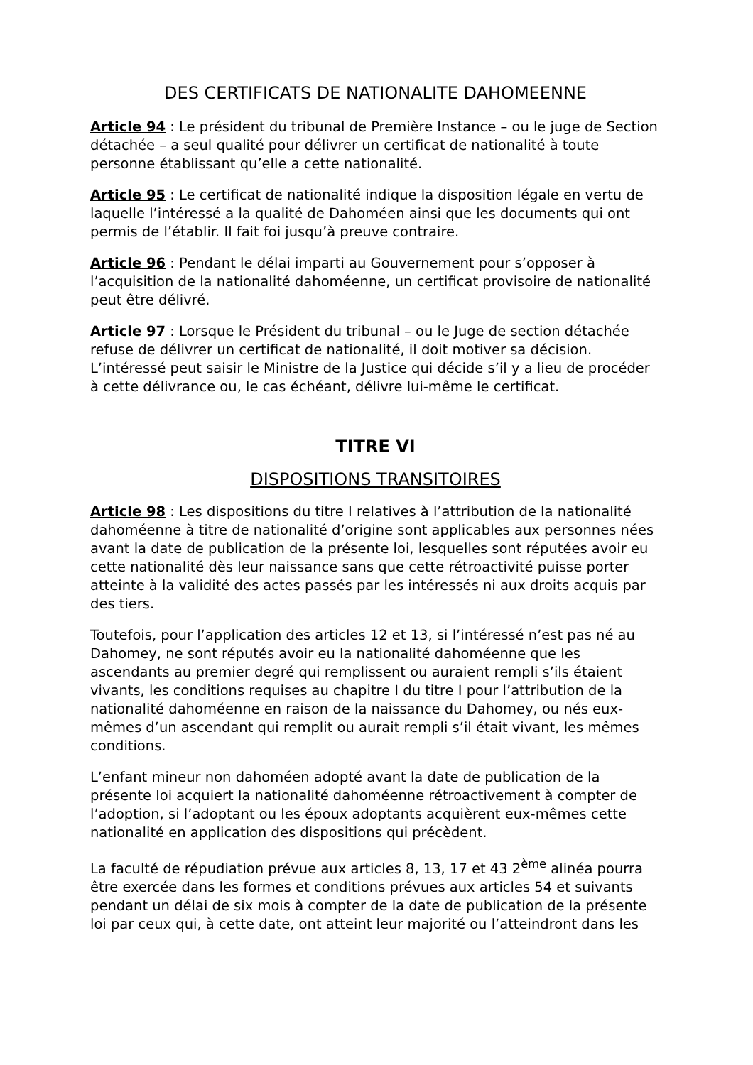DES CERTIFICATS DE NATIONALITE DAHOMEENNE
Article 94 : Le président du tribunal de Première Instance – ou le juge de Section détachée – a seul qualité pour délivrer un certificat de nationalité à toute personne établissant qu’elle a cette nationalité.
Article 95 : Le certificat de nationalité indique la disposition légale en vertu de laquelle l’intéressé a la qualité de Dahoméen ainsi que les documents qui ont permis de l’établir. Il fait foi jusqu’à preuve contraire.
Article 96 : Pendant le délai imparti au Gouvernement pour s’opposer à l’acquisition de la nationalité dahoméenne, un certificat provisoire de nationalité peut être délivré.
Article 97 : Lorsque le Président du tribunal – ou le Juge de section détachée refuse de délivrer un certificat de nationalité, il doit motiver sa décision. L’intéressé peut saisir le Ministre de la Justice qui décide s’il y a lieu de procéder à cette délivrance ou, le cas échéant, délivre lui-même le certificat.
TITRE VI
DISPOSITIONS TRANSITOIRES
Article 98 : Les dispositions du titre I relatives à l’attribution de la nationalité dahoméenne à titre de nationalité d’origine sont applicables aux personnes nées avant la date de publication de la présente loi, lesquelles sont réputées avoir eu cette nationalité dès leur naissance sans que cette rétroactivité puisse porter atteinte à la validité des actes passés par les intéressés ni aux droits acquis par des tiers.
Toutefois, pour l’application des articles 12 et 13, si l’intéressé n’est pas né au Dahomey, ne sont réputés avoir eu la nationalité dahoméenne que les ascendants au premier degré qui remplissent ou auraient rempli s’ils étaient vivants, les conditions requises au chapitre I du titre I pour l’attribution de la nationalité dahoméenne en raison de la naissance du Dahomey, ou nés eux-mêmes d’un ascendant qui remplit ou aurait rempli s’il était vivant, les mêmes conditions.
L’enfant mineur non dahoméen adopté avant la date de publication de la présente loi acquiert la nationalité dahoméenne rétroactivement à compter de l’adoption, si l’adoptant ou les époux adoptants acquièrent eux-mêmes cette nationalité en application des dispositions qui précèdent.
La faculté de répudiation prévue aux articles 8, 13, 17 et 43 2<sup>ème</sup> alinéa pourra être exercée dans les formes et conditions prévues aux articles 54 et suivants pendant un délai de six mois à compter de la date de publication de la présente loi par ceux qui, à cette date, ont atteint leur majorité ou l’atteindront dans les